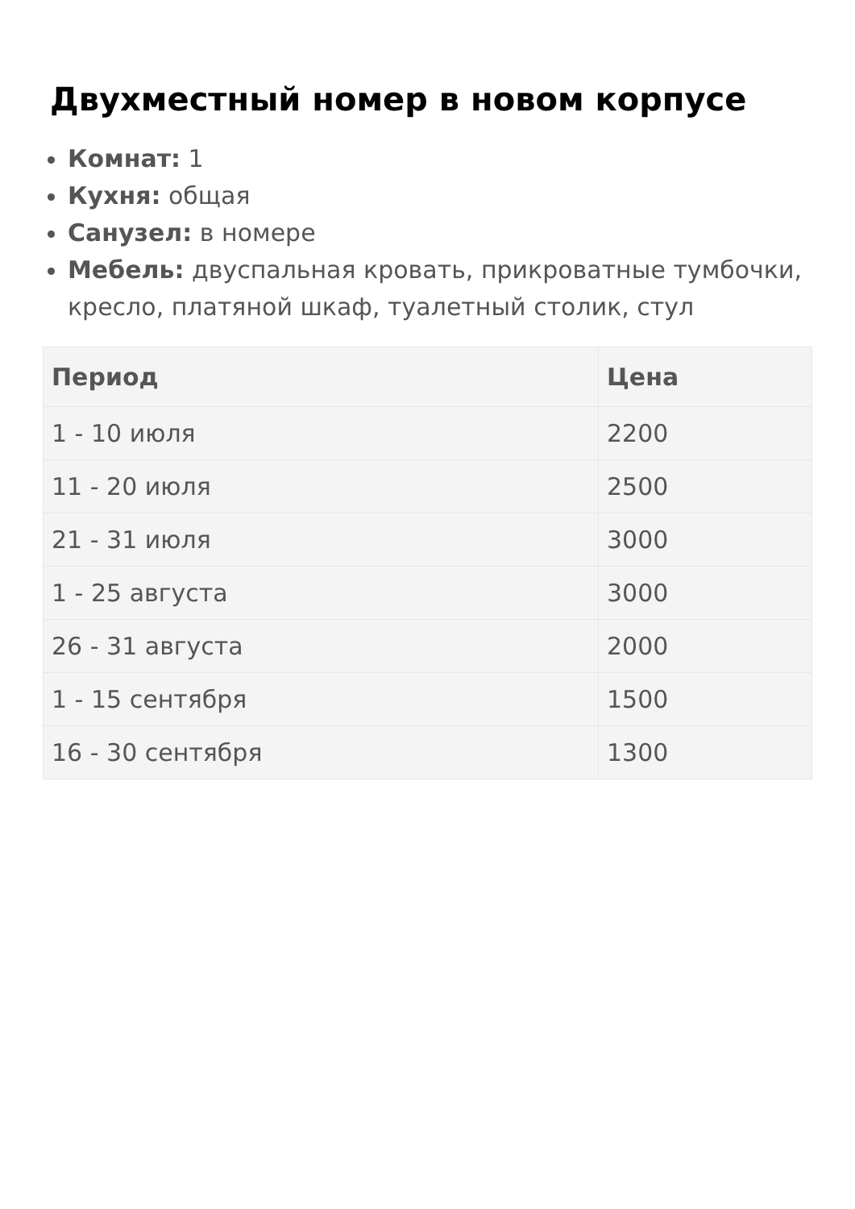Двухместный номер в новом корпусе
Комнат: 1
Кухня: общая
Санузел: в номере
Мебель: двуспальная кровать, прикроватные тумбочки, кресло, платяной шкаф, туалетный столик, стул
| Период | Цена |
| --- | --- |
| 1 - 10 июля | 2200 |
| 11 - 20 июля | 2500 |
| 21 - 31 июля | 3000 |
| 1 - 25 августа | 3000 |
| 26 - 31 августа | 2000 |
| 1 - 15 сентября | 1500 |
| 16 - 30 сентября | 1300 |